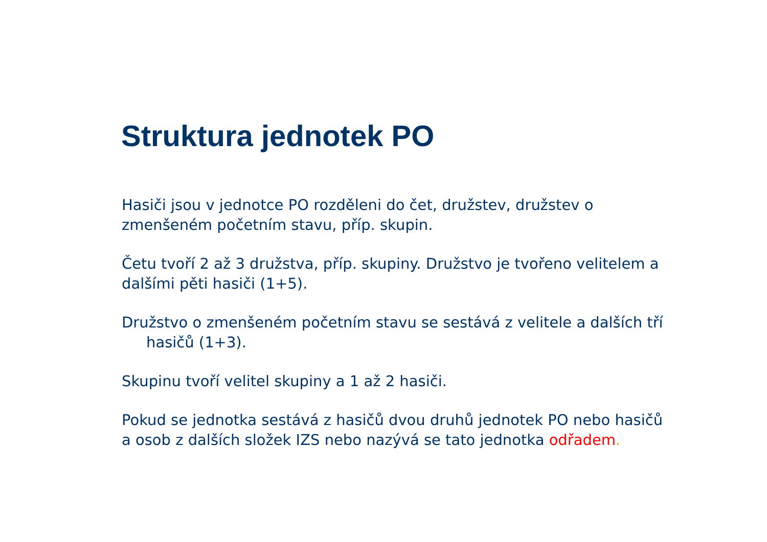Struktura jednotek PO
Hasiči jsou v jednotce PO rozděleni do čet, družstev, družstev o zmenšeném početním stavu, příp. skupin.
Četu tvoří 2 až 3 družstva, příp. skupiny. Družstvo je tvořeno velitelem a dalšími pěti hasiči (1+5).
Družstvo o zmenšeném početním stavu se sestává z velitele a dalších tří hasičů (1+3).
Skupinu tvoří velitel skupiny a 1 až 2 hasiči.
Pokud se jednotka sestává z hasičů dvou druhů jednotek PO nebo hasičů a osob z dalších složek IZS nebo nazývá se tato jednotka odřadem.